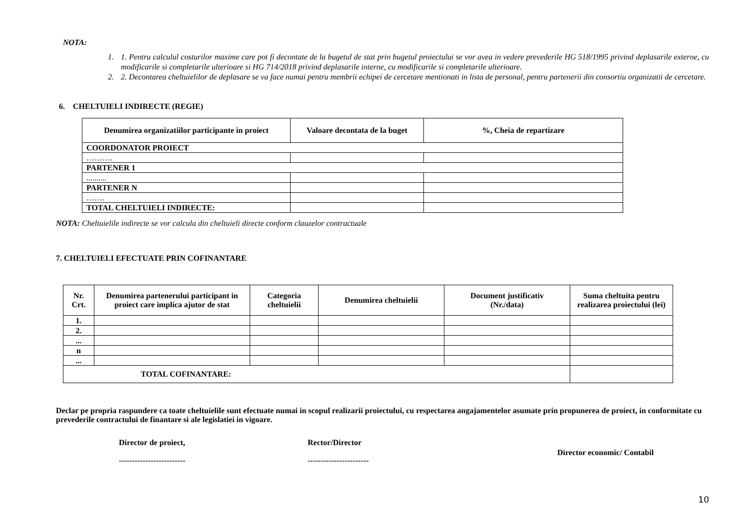NOTA:
1. 1. Pentru calculul costurilor maxime care pot fi decontate de la bugetul de stat prin bugetul proiectului se vor avea in vedere prevederile HG 518/1995 privind deplasarile externe, cu modificarile si completarile ulterioare si HG 714/2018 privind deplasarile interne, cu modificarile si completarile ulterioare.
2. 2. Decontarea cheltuielilor de deplasare se va face numai pentru membrii echipei de cercetare mentionati in lista de personal, pentru partenerii din consortiu organizatii de cercetare.
6. CHELTUIELI INDIRECTE (REGIE)
| Denumirea organizatiilor participante in proiect | Valoare decontata de la buget | %, Cheia de repartizare |
| --- | --- | --- |
| COORDONATOR PROIECT | | |
| ………. | | |
| PARTENER 1 | | |
| .......... | | |
| PARTENER N | | |
| ……. | | |
| TOTAL CHELTUIELI INDIRECTE: | | |
NOTA: Cheltuielile indirecte se vor calcula din cheltuieli directe conform clauzelor contractuale
7. CHELTUIELI EFECTUATE PRIN COFINANTARE
| Nr. Crt. | Denumirea partenerului participant in proiect care implica ajutor de stat | Categoria cheltuielii | Denumirea cheltuielii | Document justificativ (Nr./data) | Suma cheltuita pentru realizarea proiectului (lei) |
| --- | --- | --- | --- | --- | --- |
| 1. | | | | | |
| 2. | | | | | |
| ... | | | | | |
| n | | | | | |
| ... | | | | | |
| TOTAL COFINANTARE: | | | | | |
Declar pe propria raspundere ca toate cheltuielile sunt efectuate numai in scopul realizarii proiectului, cu respectarea angajamentelor asumate prin propunerea de proiect, in conformitate cu prevederile contractului de finantare si ale legislatiei in vigoare.
Director de proiect,
-------------------------
Rector/Director
-----------------------
Director economic/ Contabil
10